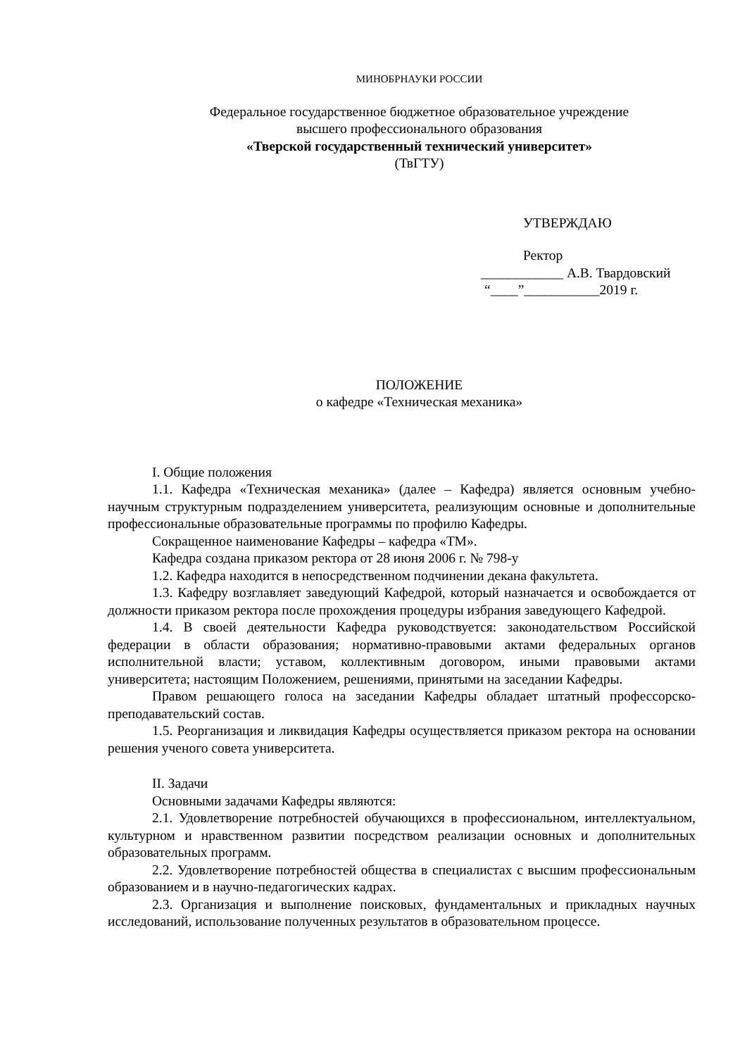МИНОБРНАУКИ РОССИИ
Федеральное государственное бюджетное образовательное учреждение
высшего профессионального образования
«Тверской государственный технический университет»
(ТвГТУ)
УТВЕРЖДАЮ
Ректор
____________ А.В. Твардовский
“____”___________2019 г.
ПОЛОЖЕНИЕ
о кафедре «Техническая механика»
I. Общие положения
1.1. Кафедра «Техническая механика» (далее – Кафедра) является основным учебно-научным структурным подразделением университета, реализующим основные и дополнительные профессиональные образовательные программы по профилю Кафедры.
Сокращенное наименование Кафедры – кафедра «ТМ».
Кафедра создана приказом ректора от 28 июня 2006 г. № 798-у
1.2. Кафедра находится в непосредственном подчинении декана факультета.
1.3. Кафедру возглавляет заведующий Кафедрой, который назначается и освобождается от должности приказом ректора после прохождения процедуры избрания заведующего Кафедрой.
1.4. В своей деятельности Кафедра руководствуется: законодательством Российской федерации в области образования; нормативно-правовыми актами федеральных органов исполнительной власти; уставом, коллективным договором, иными правовыми актами университета; настоящим Положением, решениями, принятыми на заседании Кафедры.
Правом решающего голоса на заседании Кафедры обладает штатный профессорско-преподавательский состав.
1.5. Реорганизация и ликвидация Кафедры осуществляется приказом ректора на основании решения ученого совета университета.
II. Задачи
Основными задачами Кафедры являются:
2.1. Удовлетворение потребностей обучающихся в профессиональном, интеллектуальном, культурном и нравственном развитии посредством реализации основных и дополнительных образовательных программ.
2.2. Удовлетворение потребностей общества в специалистах с высшим профессиональным образованием и в научно-педагогических кадрах.
2.3. Организация и выполнение поисковых, фундаментальных и прикладных научных исследований, использование полученных результатов в образовательном процессе.